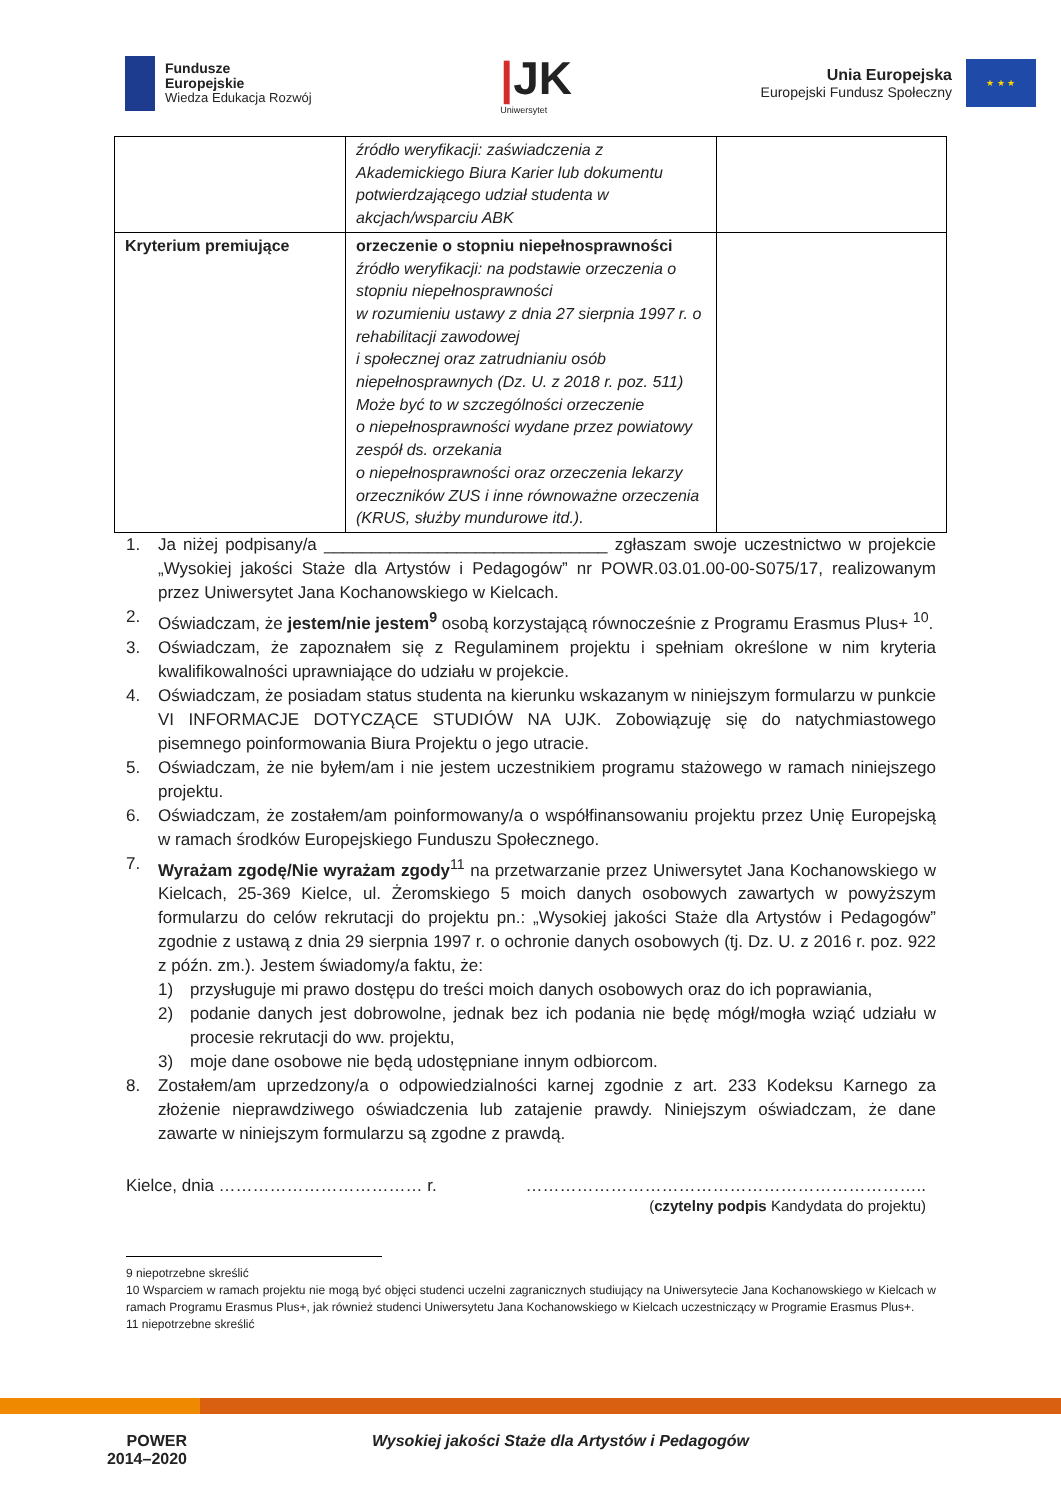Fundusze
Europejskie
Wiedza Edukacja Rozwój
|JK
Uniwersytet
Unia Europejska
Europejski Fundusz Społeczny
★ ★ ★
| | źródło weryfikacji: zaświadczenia z Akademickiego Biura Karier lub dokumentu potwierdzającego udział studenta w akcjach/wsparciu ABK | |
| Kryterium premiujące | orzeczenie o stopniu niepełnosprawności źródło weryfikacji: na podstawie orzeczenia o stopniu niepełnosprawności w rozumieniu ustawy z dnia 27 sierpnia 1997 r. o rehabilitacji zawodowej i społecznej oraz zatrudnianiu osób niepełnosprawnych (Dz. U. z 2018 r. poz. 511) Może być to w szczególności orzeczenie o niepełnosprawności wydane przez powiatowy zespół ds. orzekania o niepełnosprawności oraz orzeczenia lekarzy orzeczników ZUS i inne równoważne orzeczenia (KRUS, służby mundurowe itd.). | |
1. Ja niżej podpisany/a ______________________________ zgłaszam swoje uczestnictwo w projekcie „Wysokiej jakości Staże dla Artystów i Pedagogów” nr POWR.03.01.00-00-S075/17, realizowanym przez Uniwersytet Jana Kochanowskiego w Kielcach.
2. Oświadczam, że jestem/nie jestem<sup>9</sup> osobą korzystającą równocześnie z Programu Erasmus Plus+ <sup>10</sup>.
3. Oświadczam, że zapoznałem się z Regulaminem projektu i spełniam określone w nim kryteria kwalifikowalności uprawniające do udziału w projekcie.
4. Oświadczam, że posiadam status studenta na kierunku wskazanym w niniejszym formularzu w punkcie VI INFORMACJE DOTYCZĄCE STUDIÓW NA UJK. Zobowiązuję się do natychmiastowego pisemnego poinformowania Biura Projektu o jego utracie.
5. Oświadczam, że nie byłem/am i nie jestem uczestnikiem programu stażowego w ramach niniejszego projektu.
6. Oświadczam, że zostałem/am poinformowany/a o współfinansowaniu projektu przez Unię Europejską w ramach środków Europejskiego Funduszu Społecznego.
7. Wyrażam zgodę/Nie wyrażam zgody<sup>11</sup> na przetwarzanie przez Uniwersytet Jana Kochanowskiego w Kielcach, 25-369 Kielce, ul. Żeromskiego 5 moich danych osobowych zawartych w powyższym formularzu do celów rekrutacji do projektu pn.: „Wysokiej jakości Staże dla Artystów i Pedagogów” zgodnie z ustawą z dnia 29 sierpnia 1997 r. o ochronie danych osobowych (tj. Dz. U. z 2016 r. poz. 922 z późn. zm.). Jestem świadomy/a faktu, że:
1) przysługuje mi prawo dostępu do treści moich danych osobowych oraz do ich poprawiania,
2) podanie danych jest dobrowolne, jednak bez ich podania nie będę mógł/mogła wziąć udziału w procesie rekrutacji do ww. projektu,
3) moje dane osobowe nie będą udostępniane innym odbiorcom.
8. Zostałem/am uprzedzony/a o odpowiedzialności karnej zgodnie z art. 233 Kodeksu Karnego za złożenie nieprawdziwego oświadczenia lub zatajenie prawdy. Niniejszym oświadczam, że dane zawarte w niniejszym formularzu są zgodne z prawdą.
Kielce, dnia ……………………………… r. ……………………………………………………………..
(czytelny podpis Kandydata do projektu)
9 niepotrzebne skreślić
10 Wsparciem w ramach projektu nie mogą być objęci studenci uczelni zagranicznych studiujący na Uniwersytecie Jana Kochanowskiego w Kielcach w ramach Programu Erasmus Plus+, jak również studenci Uniwersytetu Jana Kochanowskiego w Kielcach uczestniczący w Programie Erasmus Plus+.
11 niepotrzebne skreślić
POWER
2014–2020
Wysokiej jakości Staże dla Artystów i Pedagogów